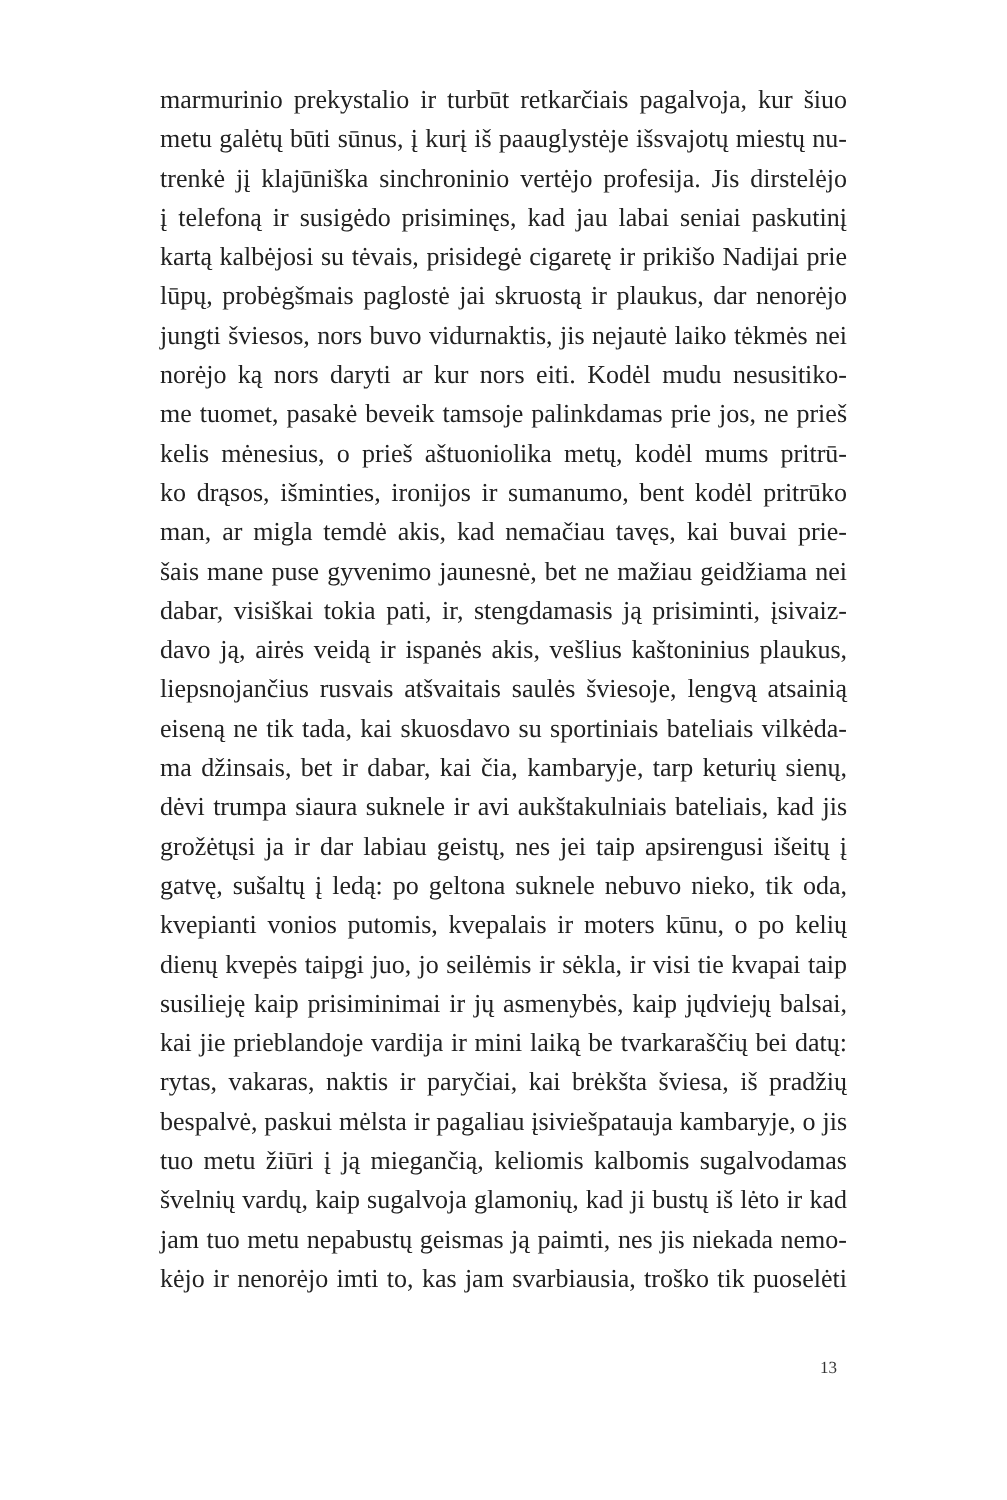marmurinio prekystalio ir turbūt retkarčiais pagalvoja, kur šiuo
metu galėtų būti sūnus, į kurį iš paauglystėje išsvajotų miestų nu-
trenkė jį klajūniška sinchroninio vertėjo profesija. Jis dirstelėjo
į telefoną ir susigėdo prisiminęs, kad jau labai seniai paskutinį
kartą kalbėjosi su tėvais, prisidegė cigaretę ir prikišo Nadijai prie
lūpų, probėgšmais paglostė jai skruostą ir plaukus, dar nenorėjo
jungti šviesos, nors buvo vidurnaktis, jis nejautė laiko tėkmės nei
norėjo ką nors daryti ar kur nors eiti. Kodėl mudu nesusitiko-
me tuomet, pasakė beveik tamsoje palinkdamas prie jos, ne prieš
kelis mėnesius, o prieš aštuoniolika metų, kodėl mums pritrū-
ko drąsos, išminties, ironijos ir sumanumo, bent kodėl pritrūko
man, ar migla temdė akis, kad nemačiau tavęs, kai buvai prie-
šais mane puse gyvenimo jaunesnė, bet ne mažiau geidžiama nei
dabar, visiškai tokia pati, ir, stengdamasis ją prisiminti, įsivaiz-
davo ją, airės veidą ir ispanės akis, vešlius kaštoninius plaukus,
liepsnojančius rusvais atšvaitais saulės šviesoje, lengvą atsainią
eiseną ne tik tada, kai skuosdavo su sportiniais bateliais vilkėda-
ma džinsais, bet ir dabar, kai čia, kambaryje, tarp keturių sienų,
dėvi trumpa siaura suknele ir avi aukštakulniais bateliais, kad jis
grožėtųsi ja ir dar labiau geistų, nes jei taip apsirengusi išeitų į
gatvę, sušaltų į ledą: po geltona suknele nebuvo nieko, tik oda,
kvepianti vonios putomis, kvepalais ir moters kūnu, o po kelių
dienų kvepės taipgi juo, jo seilėmis ir sėkla, ir visi tie kvapai taip
susilieję kaip prisiminimai ir jų asmenybės, kaip jųdviejų balsai,
kai jie prieblandoje vardija ir mini laiką be tvarkaraščių bei datų:
rytas, vakaras, naktis ir paryčiai, kai brėkšta šviesa, iš pradžių
bespalvė, paskui mėlsta ir pagaliau įsiviešpatauja kambaryje, o jis
tuo metu žiūri į ją miegančią, keliomis kalbomis sugalvodamas
švelnių vardų, kaip sugalvoja glamonių, kad ji bustų iš lėto ir kad
jam tuo metu nepabustų geismas ją paimti, nes jis niekada nemo-
kėjo ir nenorėjo imti to, kas jam svarbiausia, troško tik puoselėti
13